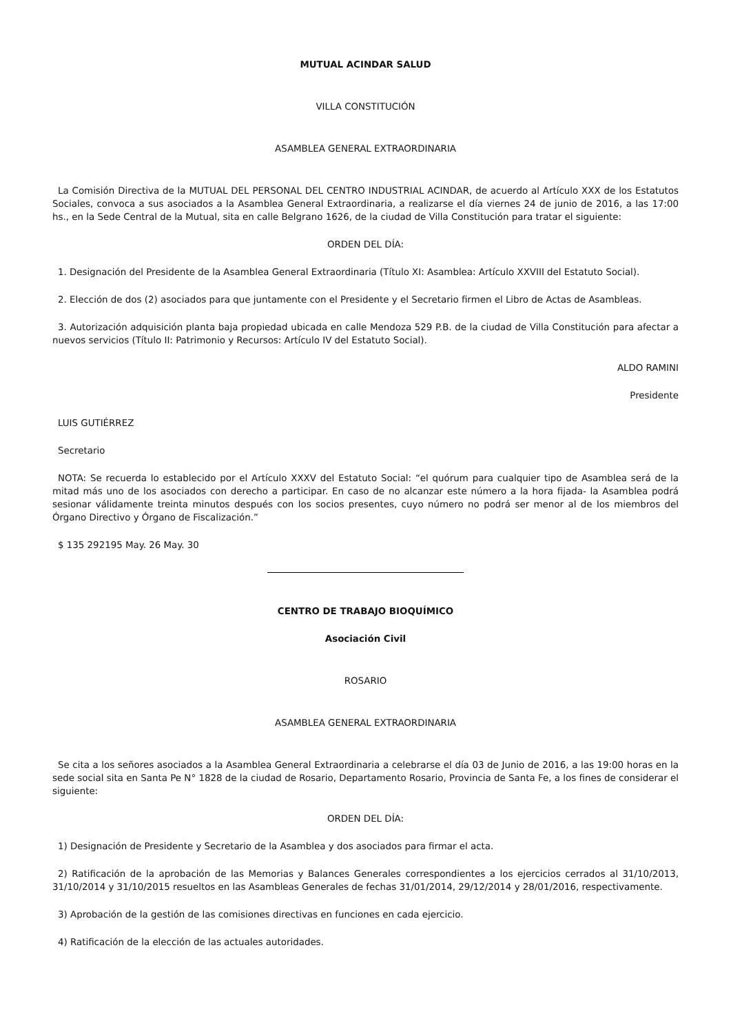MUTUAL ACINDAR SALUD
VILLA CONSTITUCIÓN
ASAMBLEA GENERAL EXTRAORDINARIA
La Comisión Directiva de la MUTUAL DEL PERSONAL DEL CENTRO INDUSTRIAL ACINDAR, de acuerdo al Artículo XXX de los Estatutos Sociales, convoca a sus asociados a la Asamblea General Extraordinaria, a realizarse el día viernes 24 de junio de 2016, a las 17:00 hs., en la Sede Central de la Mutual, sita en calle Belgrano 1626, de la ciudad de Villa Constitución para tratar el siguiente:
ORDEN DEL DÍA:
1. Designación del Presidente de la Asamblea General Extraordinaria (Título XI: Asamblea: Artículo XXVIII del Estatuto Social).
2. Elección de dos (2) asociados para que juntamente con el Presidente y el Secretario firmen el Libro de Actas de Asambleas.
3. Autorización adquisición planta baja propiedad ubicada en calle Mendoza 529 P.B. de la ciudad de Villa Constitución para afectar a nuevos servicios (Título II: Patrimonio y Recursos: Artículo IV del Estatuto Social).
ALDO RAMINI
Presidente
LUIS GUTIÉRREZ
Secretario
NOTA: Se recuerda lo establecido por el Artículo XXXV del Estatuto Social: “el quórum para cualquier tipo de Asamblea será de la mitad más uno de los asociados con derecho a participar. En caso de no alcanzar este número a la hora fijada- la Asamblea podrá sesionar válidamente treinta minutos después con los socios presentes, cuyo número no podrá ser menor al de los miembros del Órgano Directivo y Órgano de Fiscalización.”
$ 135 292195 May. 26 May. 30
CENTRO DE TRABAJO BIOQUÍMICO
Asociación Civil
ROSARIO
ASAMBLEA GENERAL EXTRAORDINARIA
Se cita a los señores asociados a la Asamblea General Extraordinaria a celebrarse el día 03 de Junio de 2016, a las 19:00 horas en la sede social sita en Santa Pe N° 1828 de la ciudad de Rosario, Departamento Rosario, Provincia de Santa Fe, a los fines de considerar el siguiente:
ORDEN DEL DÍA:
1) Designación de Presidente y Secretario de la Asamblea y dos asociados para firmar el acta.
2) Ratificación de la aprobación de las Memorias y Balances Generales correspondientes a los ejercicios cerrados al 31/10/2013, 31/10/2014 y 31/10/2015 resueltos en las Asambleas Generales de fechas 31/01/2014, 29/12/2014 y 28/01/2016, respectivamente.
3) Aprobación de la gestión de las comisiones directivas en funciones en cada ejercicio.
4) Ratificación de la elección de las actuales autoridades.